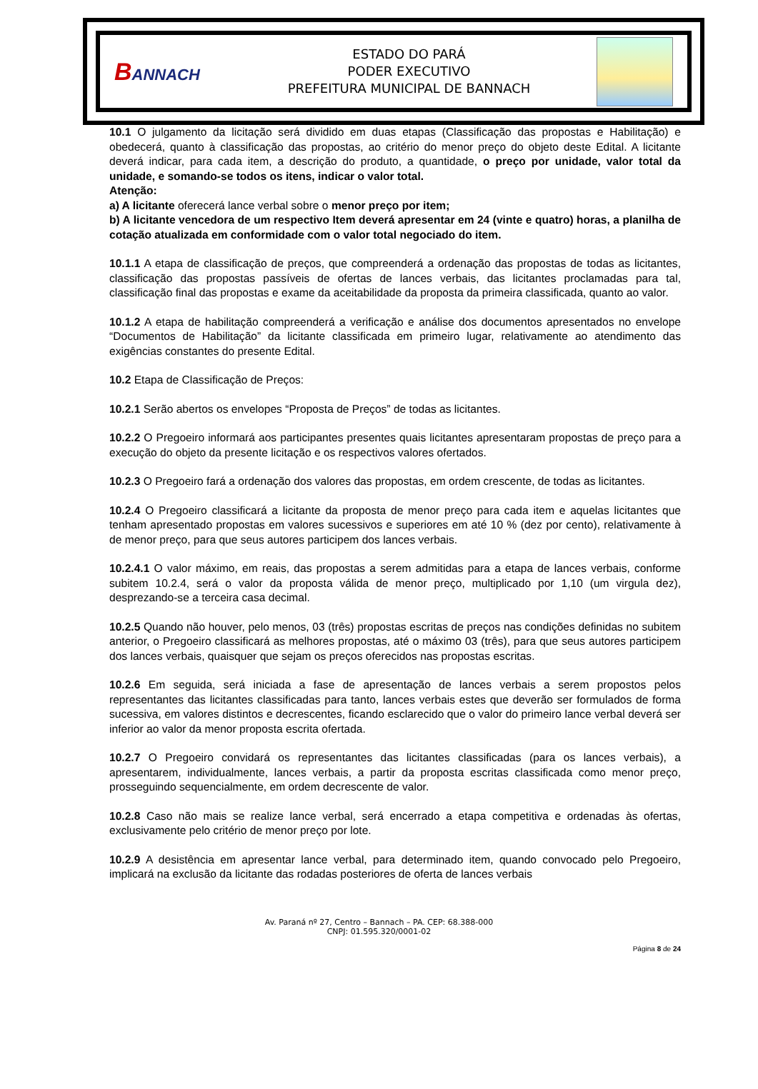BANNACH
ESTADO DO PARÁ
PODER EXECUTIVO
PREFEITURA MUNICIPAL DE BANNACH
10.1 O julgamento da licitação será dividido em duas etapas (Classificação das propostas e Habilitação) e obedecerá, quanto à classificação das propostas, ao critério do menor preço do objeto deste Edital. A licitante deverá indicar, para cada item, a descrição do produto, a quantidade, o preço por unidade, valor total da unidade, e somando-se todos os itens, indicar o valor total.
Atenção:
a) A licitante oferecerá lance verbal sobre o menor preço por item;
b) A licitante vencedora de um respectivo Item deverá apresentar em 24 (vinte e quatro) horas, a planilha de cotação atualizada em conformidade com o valor total negociado do item.
10.1.1 A etapa de classificação de preços, que compreenderá a ordenação das propostas de todas as licitantes, classificação das propostas passíveis de ofertas de lances verbais, das licitantes proclamadas para tal, classificação final das propostas e exame da aceitabilidade da proposta da primeira classificada, quanto ao valor.
10.1.2 A etapa de habilitação compreenderá a verificação e análise dos documentos apresentados no envelope “Documentos de Habilitação” da licitante classificada em primeiro lugar, relativamente ao atendimento das exigências constantes do presente Edital.
10.2 Etapa de Classificação de Preços:
10.2.1 Serão abertos os envelopes “Proposta de Preços” de todas as licitantes.
10.2.2 O Pregoeiro informará aos participantes presentes quais licitantes apresentaram propostas de preço para a execução do objeto da presente licitação e os respectivos valores ofertados.
10.2.3 O Pregoeiro fará a ordenação dos valores das propostas, em ordem crescente, de todas as licitantes.
10.2.4 O Pregoeiro classificará a licitante da proposta de menor preço para cada item e aquelas licitantes que tenham apresentado propostas em valores sucessivos e superiores em até 10 % (dez por cento), relativamente à de menor preço, para que seus autores participem dos lances verbais.
10.2.4.1 O valor máximo, em reais, das propostas a serem admitidas para a etapa de lances verbais, conforme subitem 10.2.4, será o valor da proposta válida de menor preço, multiplicado por 1,10 (um virgula dez), desprezando-se a terceira casa decimal.
10.2.5 Quando não houver, pelo menos, 03 (três) propostas escritas de preços nas condições definidas no subitem anterior, o Pregoeiro classificará as melhores propostas, até o máximo 03 (três), para que seus autores participem dos lances verbais, quaisquer que sejam os preços oferecidos nas propostas escritas.
10.2.6 Em seguida, será iniciada a fase de apresentação de lances verbais a serem propostos pelos representantes das licitantes classificadas para tanto, lances verbais estes que deverão ser formulados de forma sucessiva, em valores distintos e decrescentes, ficando esclarecido que o valor do primeiro lance verbal deverá ser inferior ao valor da menor proposta escrita ofertada.
10.2.7 O Pregoeiro convidará os representantes das licitantes classificadas (para os lances verbais), a apresentarem, individualmente, lances verbais, a partir da proposta escritas classificada como menor preço, prosseguindo sequencialmente, em ordem decrescente de valor.
10.2.8 Caso não mais se realize lance verbal, será encerrado a etapa competitiva e ordenadas às ofertas, exclusivamente pelo critério de menor preço por lote.
10.2.9 A desistência em apresentar lance verbal, para determinado item, quando convocado pelo Pregoeiro, implicará na exclusão da licitante das rodadas posteriores de oferta de lances verbais
Av. Paraná nº 27, Centro – Bannach – PA. CEP: 68.388-000
CNPJ: 01.595.320/0001-02
Página 8 de 24